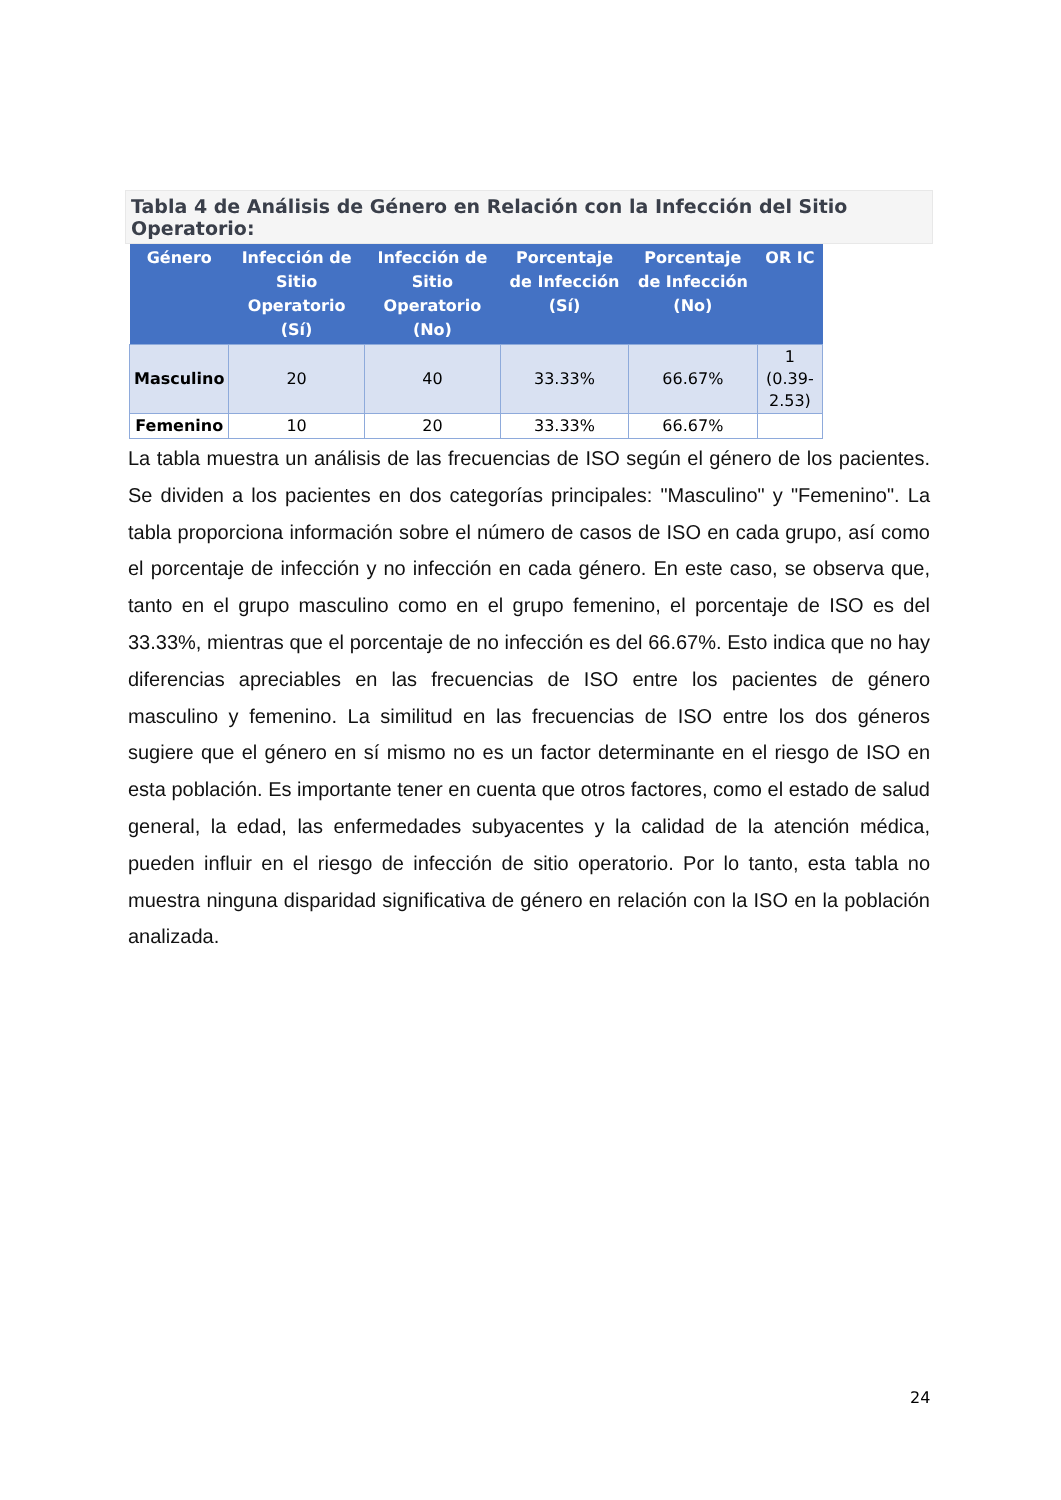Tabla 4 de Análisis de Género en Relación con la Infección del Sitio Operatorio:
| Género | Infección de Sitio Operatorio (Sí) | Infección de Sitio Operatorio (No) | Porcentaje de Infección (Sí) | Porcentaje de Infección (No) | OR IC |
| --- | --- | --- | --- | --- | --- |
| Masculino | 20 | 40 | 33.33% | 66.67% | 1 (0.39-2.53) |
| Femenino | 10 | 20 | 33.33% | 66.67% | |
La tabla muestra un análisis de las frecuencias de ISO según el género de los pacientes. Se dividen a los pacientes en dos categorías principales: "Masculino" y "Femenino". La tabla proporciona información sobre el número de casos de ISO en cada grupo, así como el porcentaje de infección y no infección en cada género. En este caso, se observa que, tanto en el grupo masculino como en el grupo femenino, el porcentaje de ISO es del 33.33%, mientras que el porcentaje de no infección es del 66.67%. Esto indica que no hay diferencias apreciables en las frecuencias de ISO entre los pacientes de género masculino y femenino. La similitud en las frecuencias de ISO entre los dos géneros sugiere que el género en sí mismo no es un factor determinante en el riesgo de ISO en esta población. Es importante tener en cuenta que otros factores, como el estado de salud general, la edad, las enfermedades subyacentes y la calidad de la atención médica, pueden influir en el riesgo de infección de sitio operatorio. Por lo tanto, esta tabla no muestra ninguna disparidad significativa de género en relación con la ISO en la población analizada.
24